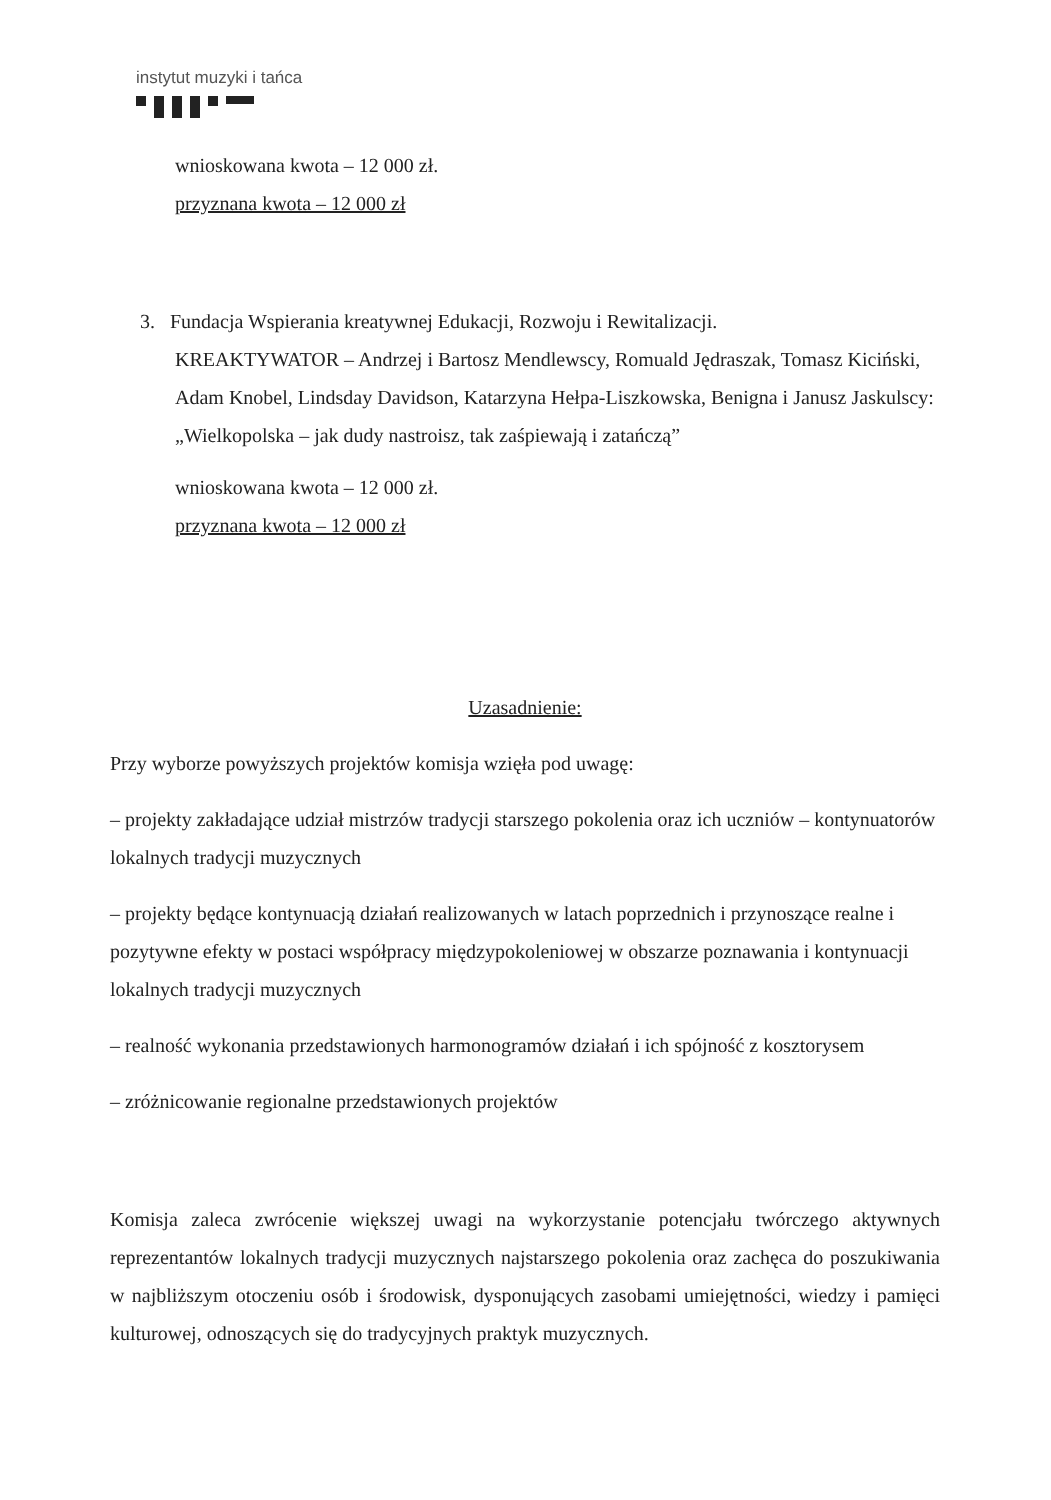instytut muzyki i tańca
wnioskowana kwota – 12 000 zł.
przyznana kwota – 12 000 zł
3. Fundacja Wspierania kreatywnej Edukacji, Rozwoju i Rewitalizacji.
KREAKTYWATOR – Andrzej i Bartosz Mendlewscy, Romuald Jędraszak, Tomasz Kiciński, Adam Knobel, Lindsday Davidson, Katarzyna Hełpa-Liszkowska, Benigna i Janusz Jaskulscy: „Wielkopolska – jak dudy nastroisz, tak zaśpiewają i zatańczą”
wnioskowana kwota – 12 000 zł.
przyznana kwota – 12 000 zł
Uzasadnienie:
Przy wyborze powyższych projektów komisja wzięła pod uwagę:
– projekty zakładające udział mistrzów tradycji starszego pokolenia oraz ich uczniów – kontynuatorów lokalnych tradycji muzycznych
– projekty będące kontynuacją działań realizowanych w latach poprzednich i przynoszące realne i pozytywne efekty w postaci współpracy międzypokoleniowej w obszarze poznawania i kontynuacji lokalnych tradycji muzycznych
– realność wykonania przedstawionych harmonogramów działań i ich spójność z kosztorysem
– zróżnicowanie regionalne przedstawionych projektów
Komisja zaleca zwrócenie większej uwagi na wykorzystanie potencjału twórczego aktywnych reprezentantów lokalnych tradycji muzycznych najstarszego pokolenia oraz zachęca do poszukiwania w najbliższym otoczeniu osób i środowisk, dysponujących zasobami umiejętności, wiedzy i pamięci kulturowej, odnoszących się do tradycyjnych praktyk muzycznych.